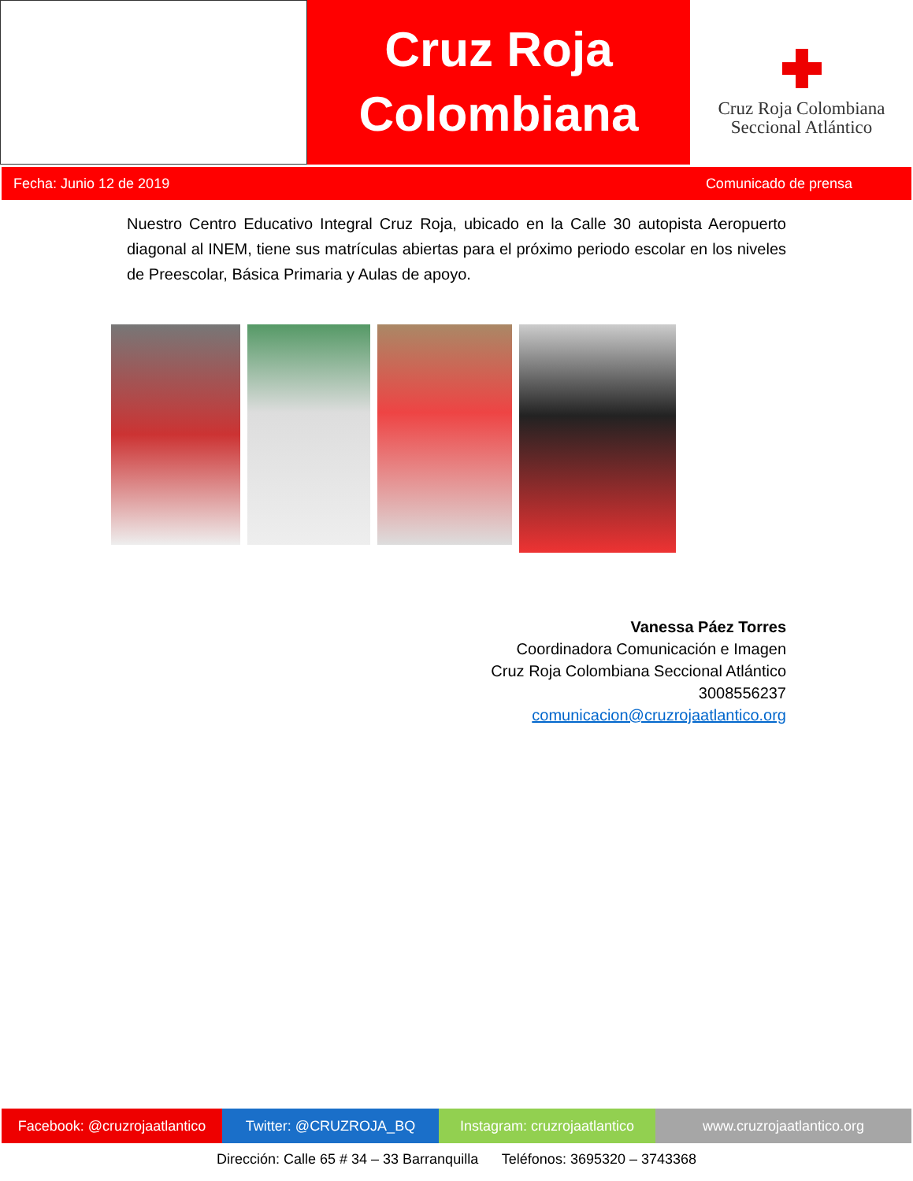Cruz Roja
Colombiana
Cruz Roja Colombiana
Seccional Atlántico
Fecha: Junio 12 de 2019 Comunicado de prensa
Nuestro Centro Educativo Integral Cruz Roja, ubicado en la Calle 30 autopista Aeropuerto diagonal al INEM, tiene sus matrículas abiertas para el próximo periodo escolar en los niveles de Preescolar, Básica Primaria y Aulas de apoyo.
Vanessa Páez Torres
Coordinadora Comunicación e Imagen
Cruz Roja Colombiana Seccional Atlántico
3008556237
comunicacion@cruzrojaatlantico.org
Facebook: @cruzrojaatlantico
Twitter: @CRUZROJA_BQ Instagram: cruzrojaatlantico
www.cruzrojaatlantico.org
Dirección: Calle 65 # 34 – 33 Barranquilla Teléfonos: 3695320 – 3743368